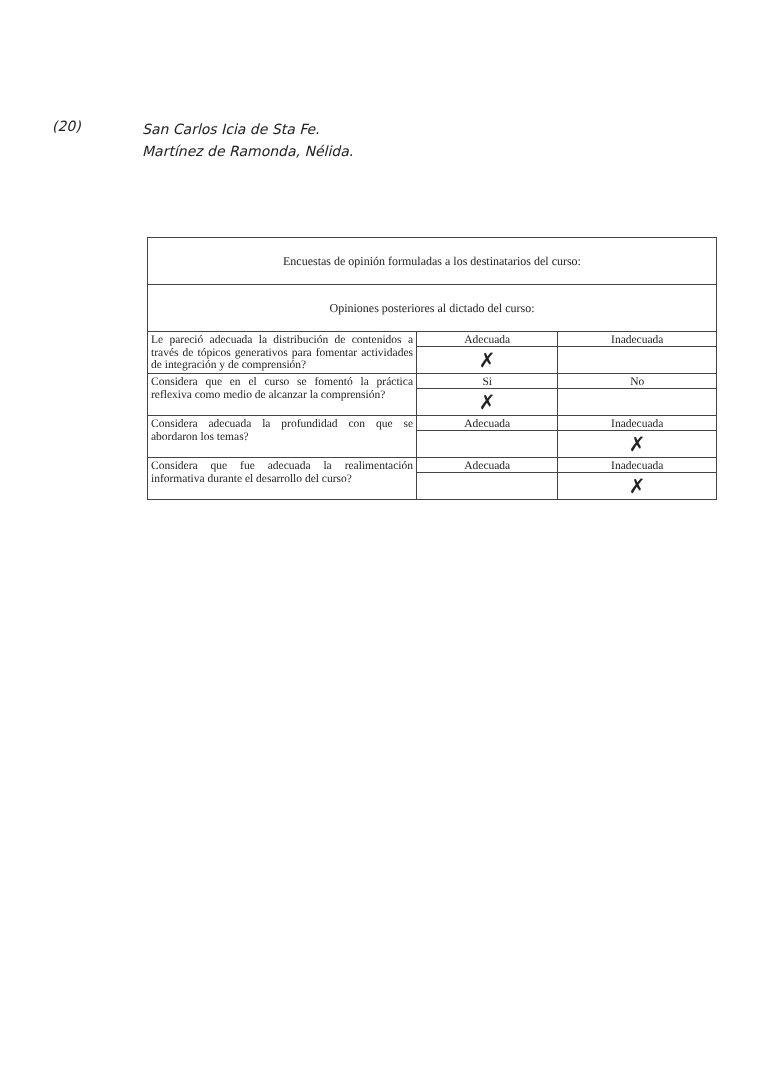(20)
San Carlos Icia de Sta Fe.
Martínez de Ramonda, Nélida.
| Encuestas de opinión formuladas a los destinatarios del curso: | | |
| --- | --- | --- |
| Opiniones posteriores al dictado del curso: | | |
| Le pareció adecuada la distribución de contenidos a través de tópicos generativos para fomentar actividades de integración y de comprensión? | Adecuada | Inadecuada |
| | ✗ | |
| Considera que en el curso se fomentó la práctica reflexiva como medio de alcanzar la comprensión? | Si | No |
| | ✗ | |
| Considera adecuada la profundidad con que se abordaron los temas? | Adecuada | Inadecuada |
| | | ✗ |
| Considera que fue adecuada la realimentación informativa durante el desarrollo del curso? | Adecuada | Inadecuada |
| | | ✗ |